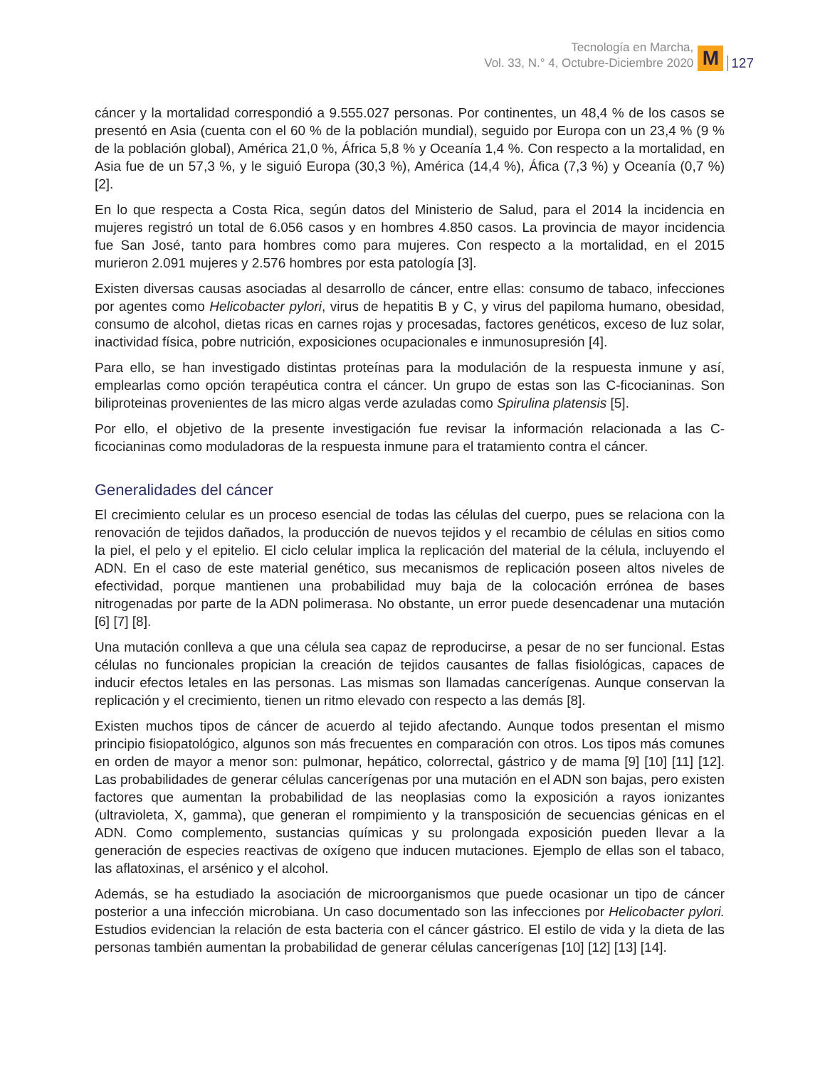Tecnología en Marcha,
Vol. 33, N.° 4, Octubre-Diciembre 2020
M
127
cáncer y la mortalidad correspondió a 9.555.027 personas. Por continentes, un 48,4 % de los casos se presentó en Asia (cuenta con el 60 % de la población mundial), seguido por Europa con un 23,4 % (9 % de la población global), América 21,0 %, África 5,8 % y Oceanía 1,4 %. Con respecto a la mortalidad, en Asia fue de un 57,3 %, y le siguió Europa (30,3 %), América (14,4 %), Áfica (7,3 %) y Oceanía (0,7 %) [2].
En lo que respecta a Costa Rica, según datos del Ministerio de Salud, para el 2014 la incidencia en mujeres registró un total de 6.056 casos y en hombres 4.850 casos. La provincia de mayor incidencia fue San José, tanto para hombres como para mujeres. Con respecto a la mortalidad, en el 2015 murieron 2.091 mujeres y 2.576 hombres por esta patología [3].
Existen diversas causas asociadas al desarrollo de cáncer, entre ellas: consumo de tabaco, infecciones por agentes como Helicobacter pylori, virus de hepatitis B y C, y virus del papiloma humano, obesidad, consumo de alcohol, dietas ricas en carnes rojas y procesadas, factores genéticos, exceso de luz solar, inactividad física, pobre nutrición, exposiciones ocupacionales e inmunosupresión [4].
Para ello, se han investigado distintas proteínas para la modulación de la respuesta inmune y así, emplearlas como opción terapéutica contra el cáncer. Un grupo de estas son las C-ficocianinas. Son biliproteinas provenientes de las micro algas verde azuladas como Spirulina platensis [5].
Por ello, el objetivo de la presente investigación fue revisar la información relacionada a las C-ficocianinas como moduladoras de la respuesta inmune para el tratamiento contra el cáncer.
Generalidades del cáncer
El crecimiento celular es un proceso esencial de todas las células del cuerpo, pues se relaciona con la renovación de tejidos dañados, la producción de nuevos tejidos y el recambio de células en sitios como la piel, el pelo y el epitelio. El ciclo celular implica la replicación del material de la célula, incluyendo el ADN. En el caso de este material genético, sus mecanismos de replicación poseen altos niveles de efectividad, porque mantienen una probabilidad muy baja de la colocación errónea de bases nitrogenadas por parte de la ADN polimerasa. No obstante, un error puede desencadenar una mutación [6] [7] [8].
Una mutación conlleva a que una célula sea capaz de reproducirse, a pesar de no ser funcional. Estas células no funcionales propician la creación de tejidos causantes de fallas fisiológicas, capaces de inducir efectos letales en las personas. Las mismas son llamadas cancerígenas. Aunque conservan la replicación y el crecimiento, tienen un ritmo elevado con respecto a las demás [8].
Existen muchos tipos de cáncer de acuerdo al tejido afectando. Aunque todos presentan el mismo principio fisiopatológico, algunos son más frecuentes en comparación con otros. Los tipos más comunes en orden de mayor a menor son: pulmonar, hepático, colorrectal, gástrico y de mama [9] [10] [11] [12]. Las probabilidades de generar células cancerígenas por una mutación en el ADN son bajas, pero existen factores que aumentan la probabilidad de las neoplasias como la exposición a rayos ionizantes (ultravioleta, X, gamma), que generan el rompimiento y la transposición de secuencias génicas en el ADN. Como complemento, sustancias químicas y su prolongada exposición pueden llevar a la generación de especies reactivas de oxígeno que inducen mutaciones. Ejemplo de ellas son el tabaco, las aflatoxinas, el arsénico y el alcohol.
Además, se ha estudiado la asociación de microorganismos que puede ocasionar un tipo de cáncer posterior a una infección microbiana. Un caso documentado son las infecciones por Helicobacter pylori. Estudios evidencian la relación de esta bacteria con el cáncer gástrico. El estilo de vida y la dieta de las personas también aumentan la probabilidad de generar células cancerígenas [10] [12] [13] [14].